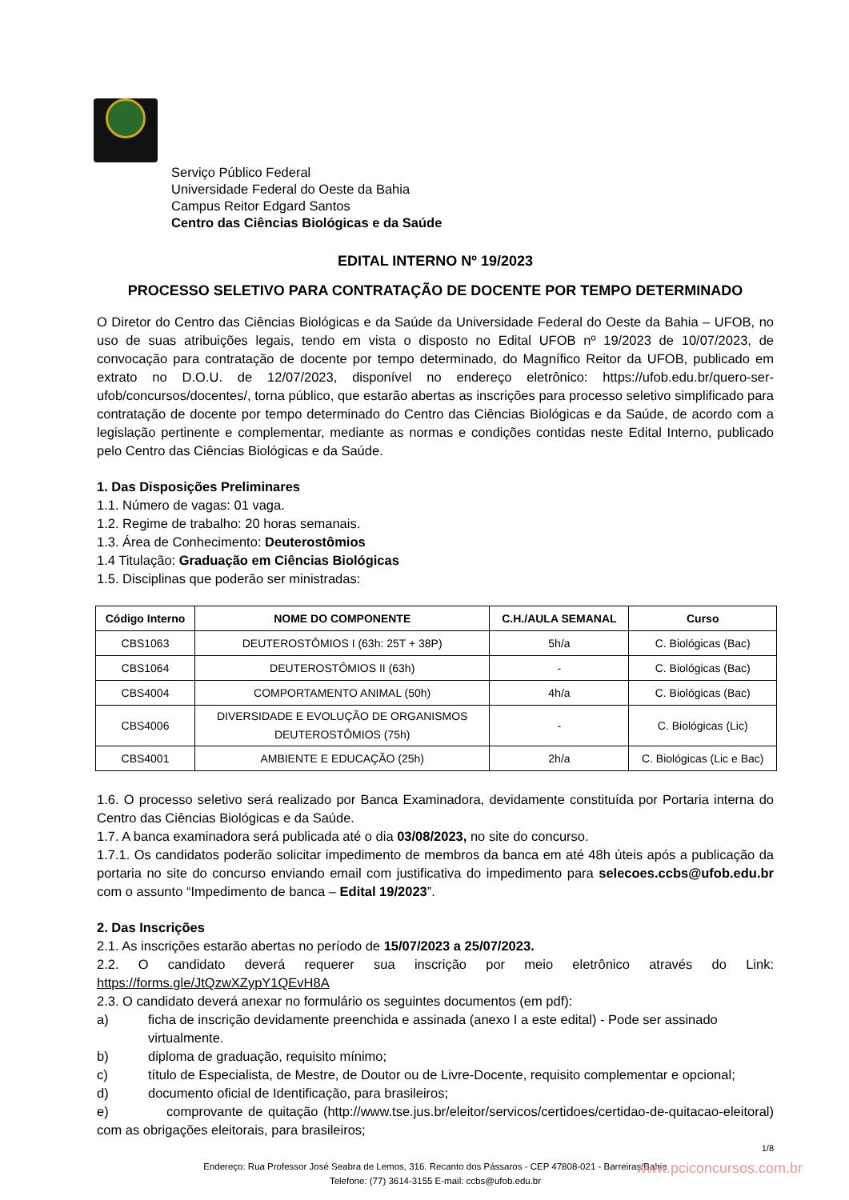Serviço Público Federal
Universidade Federal do Oeste da Bahia
Campus Reitor Edgard Santos
Centro das Ciências Biológicas e da Saúde
EDITAL INTERNO Nº 19/2023
PROCESSO SELETIVO PARA CONTRATAÇÃO DE DOCENTE POR TEMPO DETERMINADO
O Diretor do Centro das Ciências Biológicas e da Saúde da Universidade Federal do Oeste da Bahia – UFOB, no uso de suas atribuições legais, tendo em vista o disposto no Edital UFOB nº 19/2023 de 10/07/2023, de convocação para contratação de docente por tempo determinado, do Magnífico Reitor da UFOB, publicado em extrato no D.O.U. de 12/07/2023, disponível no endereço eletrônico: https://ufob.edu.br/quero-ser-ufob/concursos/docentes/, torna público, que estarão abertas as inscrições para processo seletivo simplificado para contratação de docente por tempo determinado do Centro das Ciências Biológicas e da Saúde, de acordo com a legislação pertinente e complementar, mediante as normas e condições contidas neste Edital Interno, publicado pelo Centro das Ciências Biológicas e da Saúde.
1. Das Disposições Preliminares
1.1. Número de vagas: 01 vaga.
1.2. Regime de trabalho: 20 horas semanais.
1.3. Área de Conhecimento: Deuterostômios
1.4 Titulação: Graduação em Ciências Biológicas
1.5. Disciplinas que poderão ser ministradas:
| Código Interno | NOME DO COMPONENTE | C.H./AULA SEMANAL | Curso |
| --- | --- | --- | --- |
| CBS1063 | DEUTEROSTÔMIOS I (63h: 25T + 38P) | 5h/a | C. Biológicas (Bac) |
| CBS1064 | DEUTEROSTÔMIOS II (63h) | - | C. Biológicas (Bac) |
| CBS4004 | COMPORTAMENTO ANIMAL (50h) | 4h/a | C. Biológicas (Bac) |
| CBS4006 | DIVERSIDADE E EVOLUÇÃO DE ORGANISMOS DEUTEROSTÔMIOS (75h) | - | C. Biológicas (Lic) |
| CBS4001 | AMBIENTE E EDUCAÇÃO (25h) | 2h/a | C. Biológicas (Lic e Bac) |
1.6. O processo seletivo será realizado por Banca Examinadora, devidamente constituída por Portaria interna do Centro das Ciências Biológicas e da Saúde.
1.7. A banca examinadora será publicada até o dia 03/08/2023, no site do concurso.
1.7.1. Os candidatos poderão solicitar impedimento de membros da banca em até 48h úteis após a publicação da portaria no site do concurso enviando email com justificativa do impedimento para selecoes.ccbs@ufob.edu.br com o assunto “Impedimento de banca – Edital 19/2023”.
2. Das Inscrições
2.1. As inscrições estarão abertas no período de 15/07/2023 a 25/07/2023.
2.2. O candidato deverá requerer sua inscrição por meio eletrônico através do Link: https://forms.gle/JtQzwXZypY1QEvH8A
2.3. O candidato deverá anexar no formulário os seguintes documentos (em pdf):
a) ficha de inscrição devidamente preenchida e assinada (anexo I a este edital) - Pode ser assinado virtualmente.
b) diploma de graduação, requisito mínimo;
c) título de Especialista, de Mestre, de Doutor ou de Livre-Docente, requisito complementar e opcional;
d) documento oficial de Identificação, para brasileiros;
e) comprovante de quitação (http://www.tse.jus.br/eleitor/servicos/certidoes/certidao-de-quitacao-eleitoral) com as obrigações eleitorais, para brasileiros;
1/8
Endereço: Rua Professor José Seabra de Lemos, 316. Recanto dos Pássaros - CEP 47808-021 - Barreiras/Bahia
Telefone: (77) 3614-3155 E-mail: ccbs@ufob.edu.br
www.pciconcursos.com.br